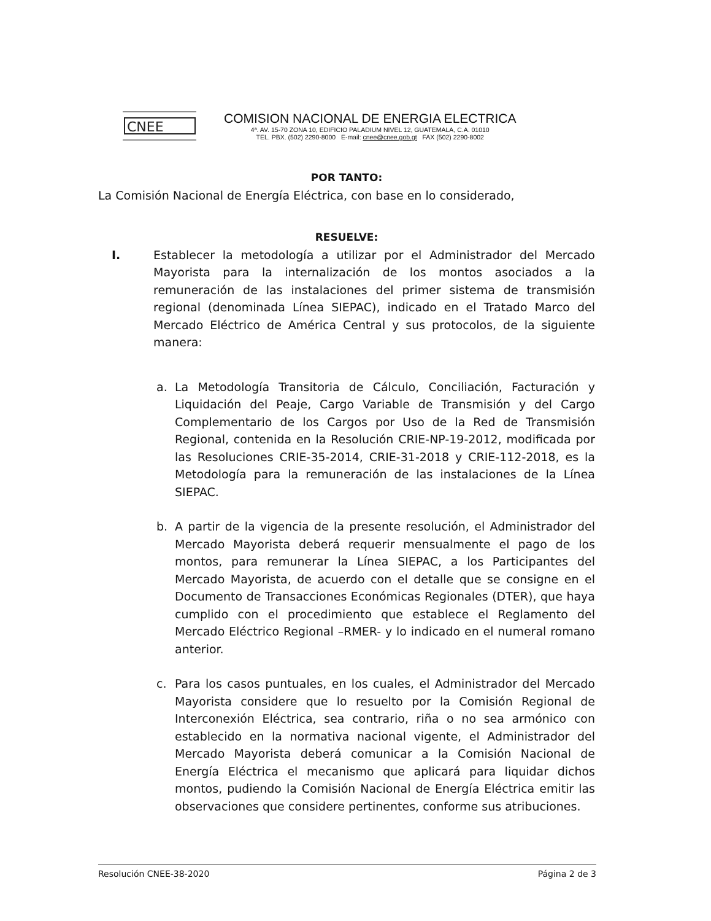CNEE
COMISION NACIONAL DE ENERGIA ELECTRICA
4ª. AV. 15-70 ZONA 10, EDIFICIO PALADIUM NIVEL 12, GUATEMALA, C.A. 01010
TEL. PBX. (502) 2290-8000 E-mail: cnee@cnee.gob.gt FAX (502) 2290-8002
POR TANTO:
La Comisión Nacional de Energía Eléctrica, con base en lo considerado,
RESUELVE:
I. Establecer la metodología a utilizar por el Administrador del Mercado Mayorista para la internalización de los montos asociados a la remuneración de las instalaciones del primer sistema de transmisión regional (denominada Línea SIEPAC), indicado en el Tratado Marco del Mercado Eléctrico de América Central y sus protocolos, de la siguiente manera:
a. La Metodología Transitoria de Cálculo, Conciliación, Facturación y Liquidación del Peaje, Cargo Variable de Transmisión y del Cargo Complementario de los Cargos por Uso de la Red de Transmisión Regional, contenida en la Resolución CRIE-NP-19-2012, modificada por las Resoluciones CRIE-35-2014, CRIE-31-2018 y CRIE-112-2018, es la Metodología para la remuneración de las instalaciones de la Línea SIEPAC.
b. A partir de la vigencia de la presente resolución, el Administrador del Mercado Mayorista deberá requerir mensualmente el pago de los montos, para remunerar la Línea SIEPAC, a los Participantes del Mercado Mayorista, de acuerdo con el detalle que se consigne en el Documento de Transacciones Económicas Regionales (DTER), que haya cumplido con el procedimiento que establece el Reglamento del Mercado Eléctrico Regional –RMER- y lo indicado en el numeral romano anterior.
c. Para los casos puntuales, en los cuales, el Administrador del Mercado Mayorista considere que lo resuelto por la Comisión Regional de Interconexión Eléctrica, sea contrario, riña o no sea armónico con establecido en la normativa nacional vigente, el Administrador del Mercado Mayorista deberá comunicar a la Comisión Nacional de Energía Eléctrica el mecanismo que aplicará para liquidar dichos montos, pudiendo la Comisión Nacional de Energía Eléctrica emitir las observaciones que considere pertinentes, conforme sus atribuciones.
Resolución CNEE-38-2020 Página 2 de 3